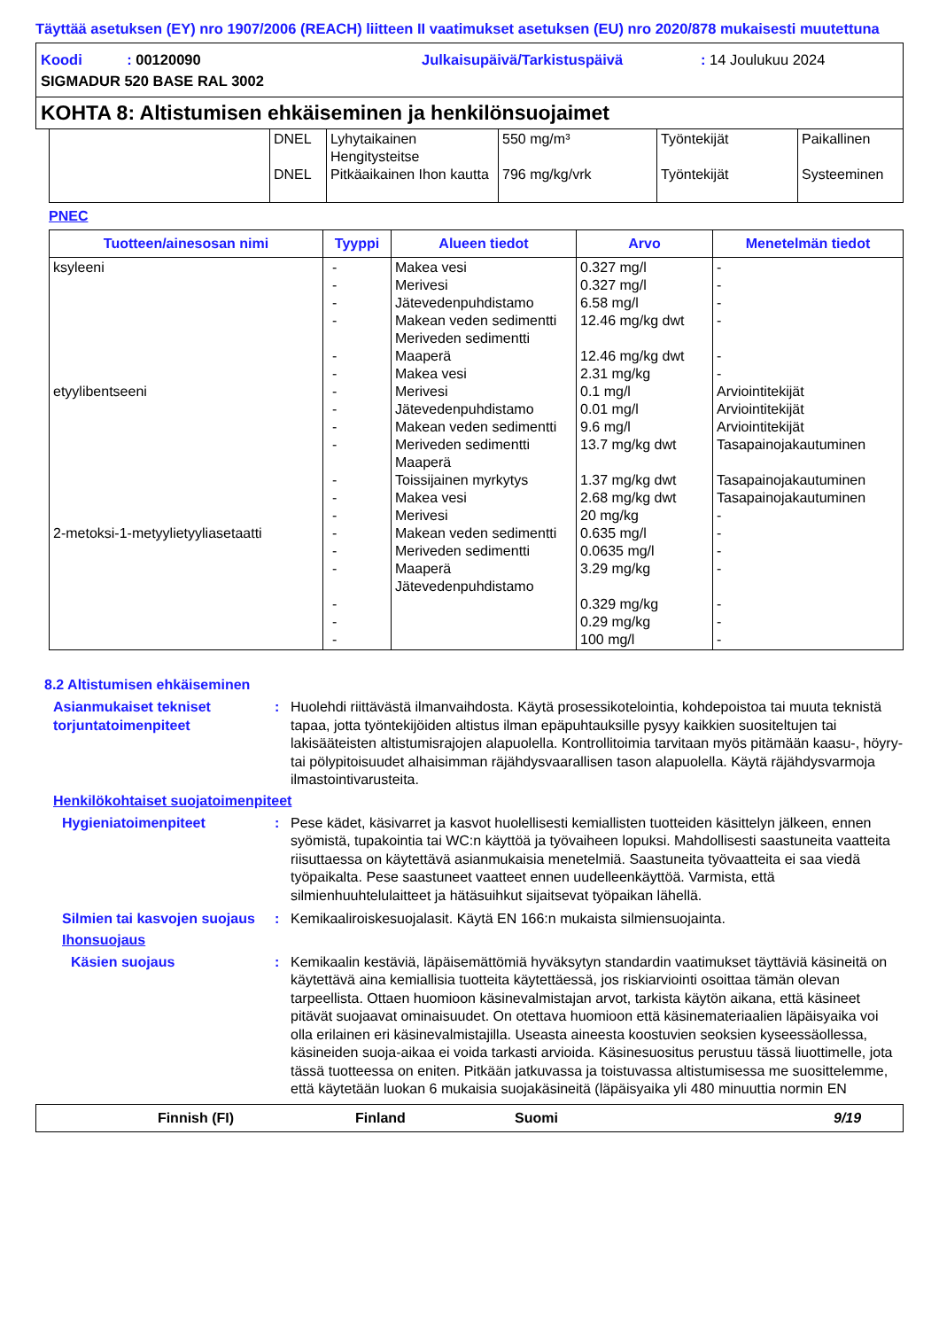Täyttää asetuksen (EY) nro 1907/2006 (REACH) liitteen II vaatimukset asetuksen (EU) nro 2020/878 mukaisesti muutettuna
Koodi : 00120090 Julkaisupäivä/Tarkistuspäivä: 14 Joulukuu 2024
SIGMADUR 520 BASE RAL 3002
KOHTA 8: Altistumisen ehkäiseminen ja henkilönsuojaimet
| | DNEL DNEL | Lyhytaikainen Hengitysteitse Pitkäaikainen Ihon kautta | 550 mg/m³ 796 mg/kg/vrk | Työntekijät Työntekijät | Paikallinen Systeeminen |
PNEC
| Tuotteen/ainesosan nimi | Tyyppi | Alueen tiedot | Arvo | Menetelmän tiedot |
| --- | --- | --- | --- | --- |
| ksyleeni etyylibentseeni 2-metoksi-1-metyylietyyliasetaatti | - - - - - - - - - - - - - - - - - - - | Makea vesi Merivesi Jätevedenpuhdistamo Makean veden sedimentti Meriveden sedimentti Maaperä Makea vesi Merivesi Jätevedenpuhdistamo Makean veden sedimentti Meriveden sedimentti Maaperä Toissijainen myrkytys Makea vesi Merivesi Makean veden sedimentti Meriveden sedimentti Maaperä Jätevedenpuhdistamo | 0.327 mg/l 0.327 mg/l 6.58 mg/l 12.46 mg/kg dwt 12.46 mg/kg dwt 2.31 mg/kg 0.1 mg/l 0.01 mg/l 9.6 mg/l 13.7 mg/kg dwt 1.37 mg/kg dwt 2.68 mg/kg dwt 20 mg/kg 0.635 mg/l 0.0635 mg/l 3.29 mg/kg 0.329 mg/kg 0.29 mg/kg 100 mg/l | - - - - - - Arviointitekijät Arviointitekijät Arviointitekijät Tasapainojakautuminen Tasapainojakautuminen Tasapainojakautuminen - - - - - - - |
8.2 Altistumisen ehkäiseminen
Asianmukaiset tekniset torjuntatoimenpiteet
: Huolehdi riittävästä ilmanvaihdosta. Käytä prosessikotelointia, kohdepoistoa tai muuta teknistä tapaa, jotta työntekijöiden altistus ilman epäpuhtauksille pysyy kaikkien suositeltujen tai lakisääteisten altistumisrajojen alapuolella. Kontrollitoimia tarvitaan myös pitämään kaasu-, höyry- tai pölypitoisuudet alhaisimman räjähdysvaarallisen tason alapuolella. Käytä räjähdysvarmoja ilmastointivarusteita.
Henkilökohtaiset suojatoimenpiteet
Hygieniatoimenpiteet : Pese kädet, käsivarret ja kasvot huolellisesti kemiallisten tuotteiden käsittelyn jälkeen, ennen syömistä, tupakointia tai WC:n käyttöä ja työvaiheen lopuksi. Mahdollisesti saastuneita vaatteita riisuttaessa on käytettävä asianmukaisia menetelmiä. Saastuneita työvaatteita ei saa viedä työpaikalta. Pese saastuneet vaatteet ennen uudelleenkäyttöä. Varmista, että silmienhuuhtelulaitteet ja hätäsuihkut sijaitsevat työpaikan lähellä.
Silmien tai kasvojen suojaus
: Kemikaaliroiskesuojalasit. Käytä EN 166:n mukaista silmiensuojainta.
Ihonsuojaus
Käsien suojaus : Kemikaalin kestäviä, läpäisemättömiä hyväksytyn standardin vaatimukset täyttäviä käsineitä on käytettävä aina kemiallisia tuotteita käytettäessä, jos riskiarviointi osoittaa tämän olevan tarpeellista. Ottaen huomioon käsinevalmistajan arvot, tarkista käytön aikana, että käsineet pitävät suojaavat ominaisuudet. On otettava huomioon että käsinemateriaalien läpäisyaika voi olla erilainen eri käsinevalmistajilla. Useasta aineesta koostuvien seoksien kyseessäollessa, käsineiden suoja-aikaa ei voida tarkasti arvioida. Käsinesuositus perustuu tässä liuottimelle, jota tässä tuotteessa on eniten. Pitkään jatkuvassa ja toistuvassa altistumisessa me suosittelemme, että käytetään luokan 6 mukaisia suojakäsineitä (läpäisyaika yli 480 minuuttia normin EN
Finnish (FI) Finland Suomi 9/19